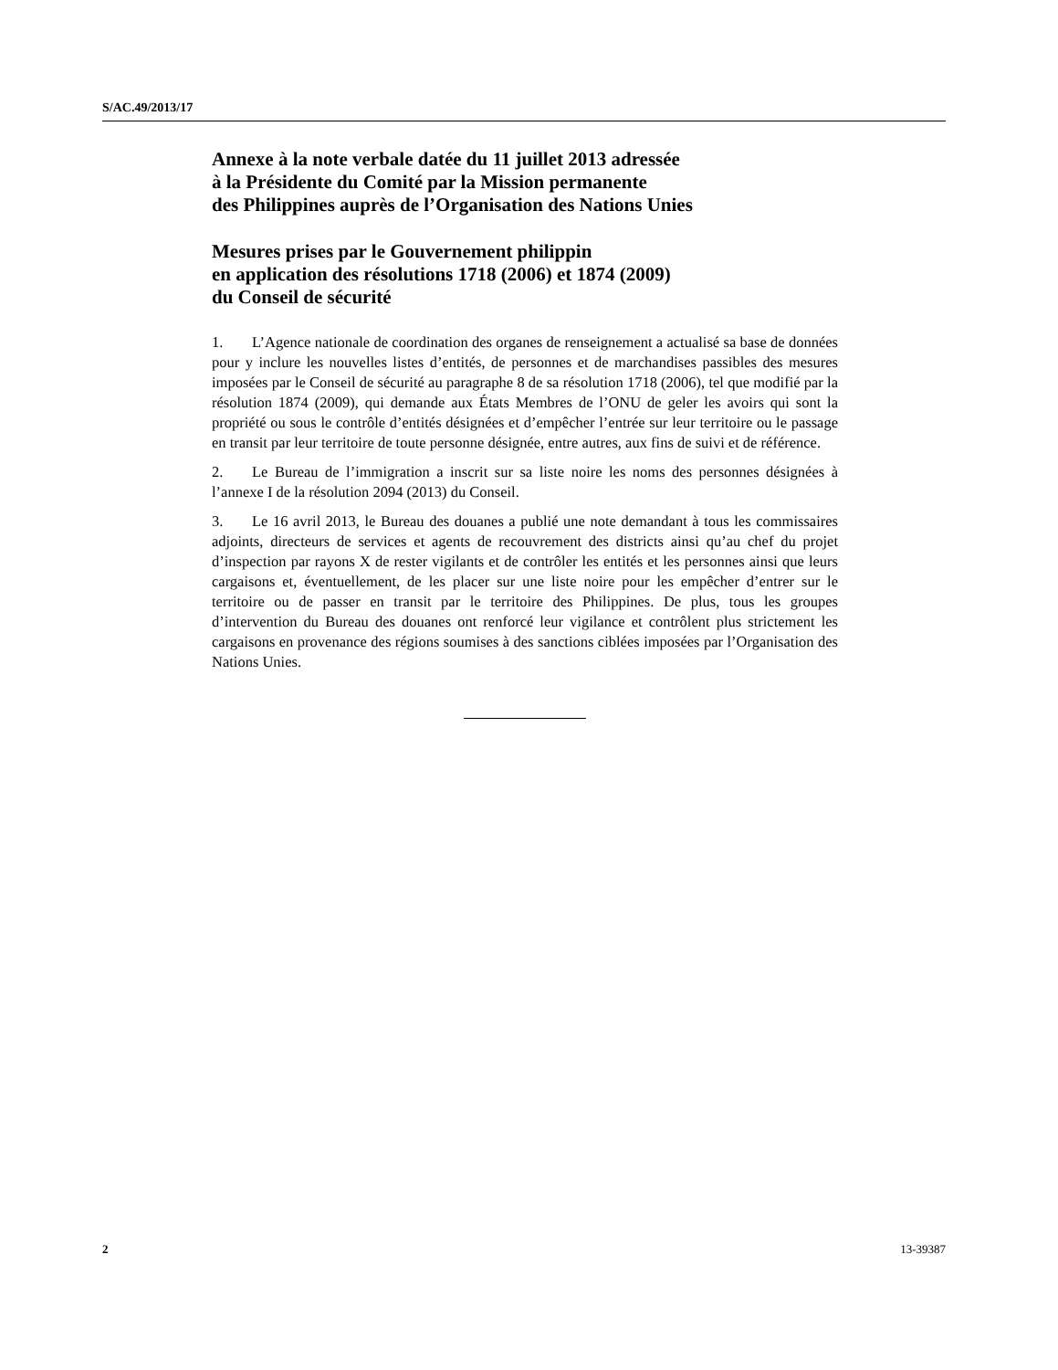S/AC.49/2013/17
Annexe à la note verbale datée du 11 juillet 2013 adressée
à la Présidente du Comité par la Mission permanente
des Philippines auprès de l’Organisation des Nations Unies
Mesures prises par le Gouvernement philippin
en application des résolutions 1718 (2006) et 1874 (2009)
du Conseil de sécurité
1. L’Agence nationale de coordination des organes de renseignement a actualisé sa base de données pour y inclure les nouvelles listes d’entités, de personnes et de marchandises passibles des mesures imposées par le Conseil de sécurité au paragraphe 8 de sa résolution 1718 (2006), tel que modifié par la résolution 1874 (2009), qui demande aux États Membres de l’ONU de geler les avoirs qui sont la propriété ou sous le contrôle d’entités désignées et d’empêcher l’entrée sur leur territoire ou le passage en transit par leur territoire de toute personne désignée, entre autres, aux fins de suivi et de référence.
2. Le Bureau de l’immigration a inscrit sur sa liste noire les noms des personnes désignées à l’annexe I de la résolution 2094 (2013) du Conseil.
3. Le 16 avril 2013, le Bureau des douanes a publié une note demandant à tous les commissaires adjoints, directeurs de services et agents de recouvrement des districts ainsi qu’au chef du projet d’inspection par rayons X de rester vigilants et de contrôler les entités et les personnes ainsi que leurs cargaisons et, éventuellement, de les placer sur une liste noire pour les empêcher d’entrer sur le territoire ou de passer en transit par le territoire des Philippines. De plus, tous les groupes d’intervention du Bureau des douanes ont renforcé leur vigilance et contrôlent plus strictement les cargaisons en provenance des régions soumises à des sanctions ciblées imposées par l’Organisation des Nations Unies.
2 13-39387